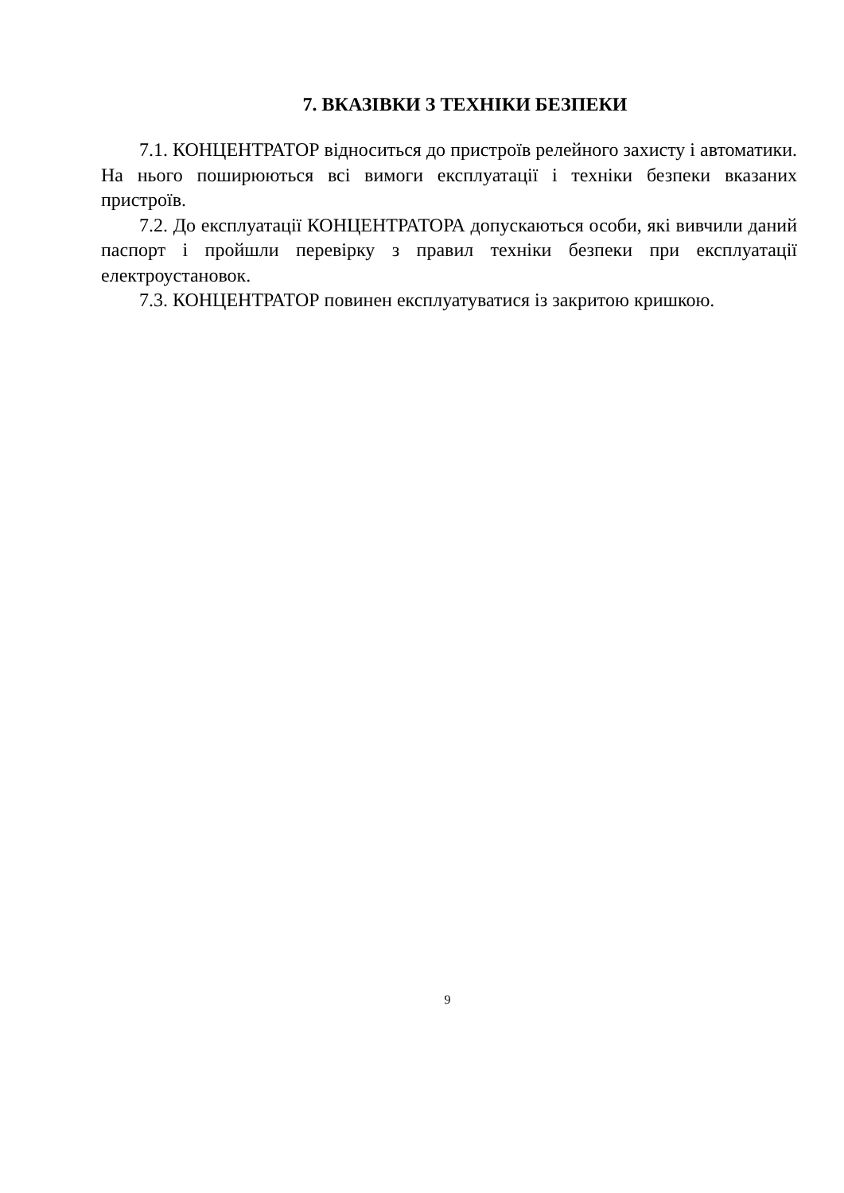7. ВКАЗІВКИ З ТЕХНІКИ БЕЗПЕКИ
7.1. КОНЦЕНТРАТОР відноситься до пристроїв релейного захисту і автоматики. На нього поширюються всі вимоги експлуатації і техніки безпеки вказаних пристроїв.
7.2. До експлуатації КОНЦЕНТРАТОРА допускаються особи, які вивчили даний паспорт і пройшли перевірку з правил техніки безпеки при експлуатації електроустановок.
7.3. КОНЦЕНТРАТОР повинен експлуатуватися із закритою кришкою.
9